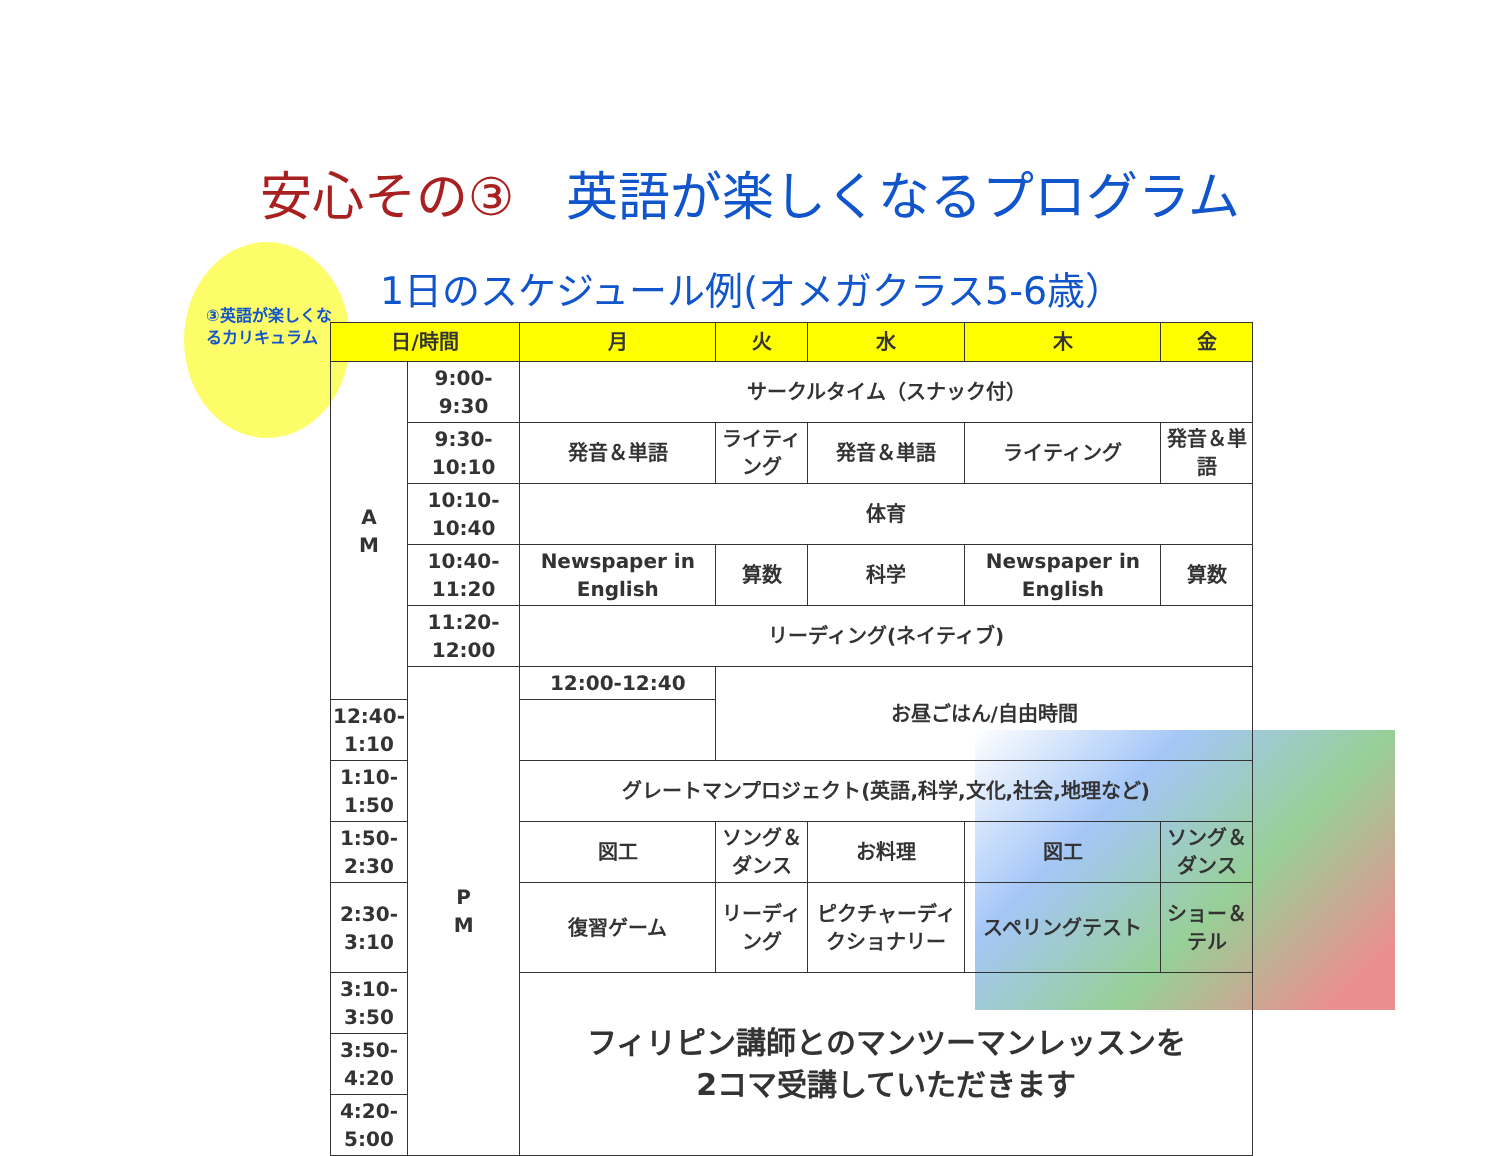安心その③　英語が楽しくなるプログラム
③英語が楽しくなるカリキュラム
1日のスケジュール例(オメガクラス5-6歳）
| 日/時間 | | 月 | 火 | 水 | 木 | 金 |
| --- | --- | --- | --- | --- | --- | --- |
| A M | 9:00-9:30 | サークルタイム（スナック付） | | | | |
| | 9:30-10:10 | 発音＆単語 | ライティング | 発音＆単語 | ライティング | 発音＆単語 |
| | 10:10-10:40 | 体育 | | | | |
| | 10:40-11:20 | Newspaper in English | 算数 | 科学 | Newspaper in English | 算数 |
| | 11:20-12:00 | リーディング(ネイティブ) | | | | |
| | P M | 12:00-12:40 | お昼ごはん/自由時間 | | | |
| 12:40-1:10 | | | | | | |
| 1:10-1:50 | | グレートマンプロジェクト(英語,科学,文化,社会,地理など) | | | | |
| 1:50-2:30 | | 図工 | ソング＆ダンス | お料理 | 図工 | ソング＆ダンス |
| 2:30-3:10 | | 復習ゲーム | リーディング | ピクチャーディクショナリー | スペリングテスト | ショー＆テル |
| 3:10-3:50 | | フィリピン講師とのマンツーマンレッスンを 2コマ受講していただきます | | | | |
| 3:50-4:20 | | | | | | |
| 4:20-5:00 | | | | | | |